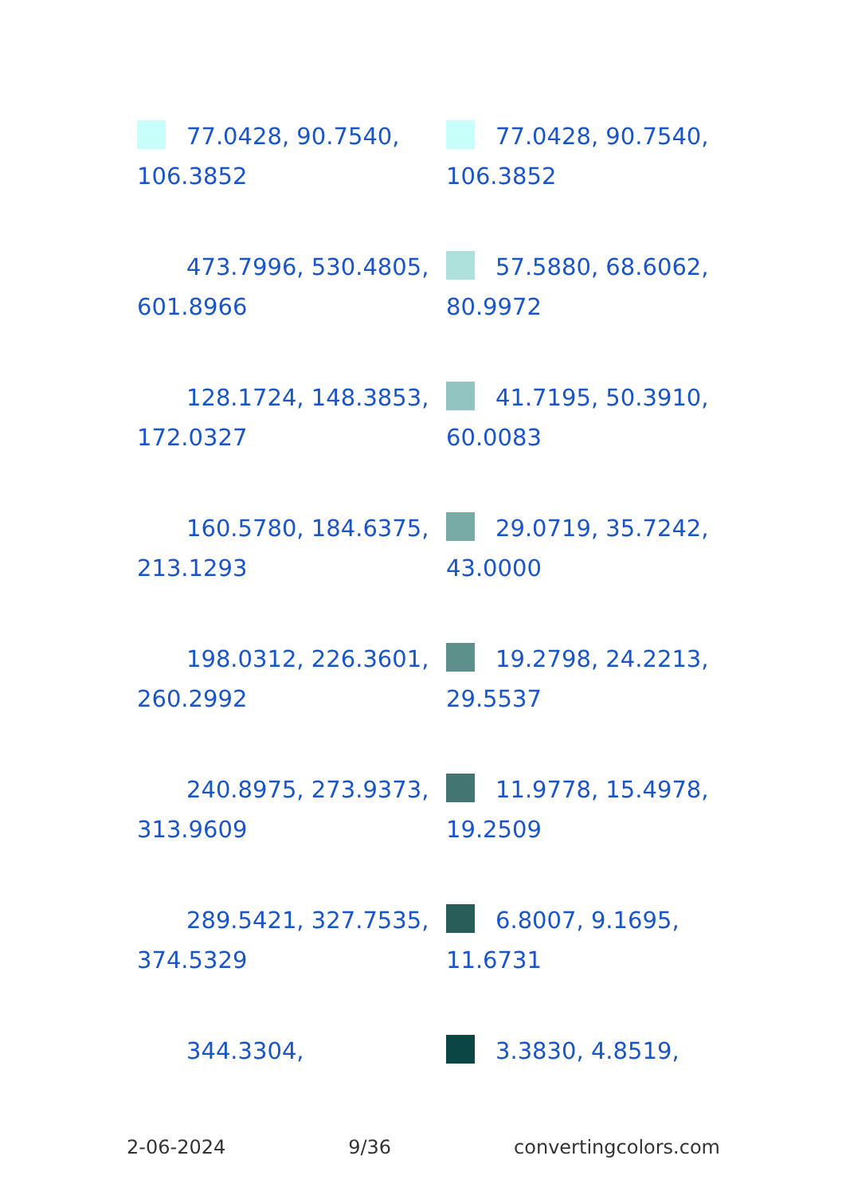77.0428, 90.7540, 106.3852
77.0428, 90.7540, 106.3852
473.7996, 530.4805, 601.8966
57.5880, 68.6062, 80.9972
128.1724, 148.3853, 172.0327
41.7195, 50.3910, 60.0083
160.5780, 184.6375, 213.1293
29.0719, 35.7242, 43.0000
198.0312, 226.3601, 260.2992
19.2798, 24.2213, 29.5537
240.8975, 273.9373, 313.9609
11.9778, 15.4978, 19.2509
289.5421, 327.7535, 374.5329
6.8007, 9.1695, 11.6731
344.3304,
3.3830, 4.8519,
2-06-2024 9/36 convertingcolors.com